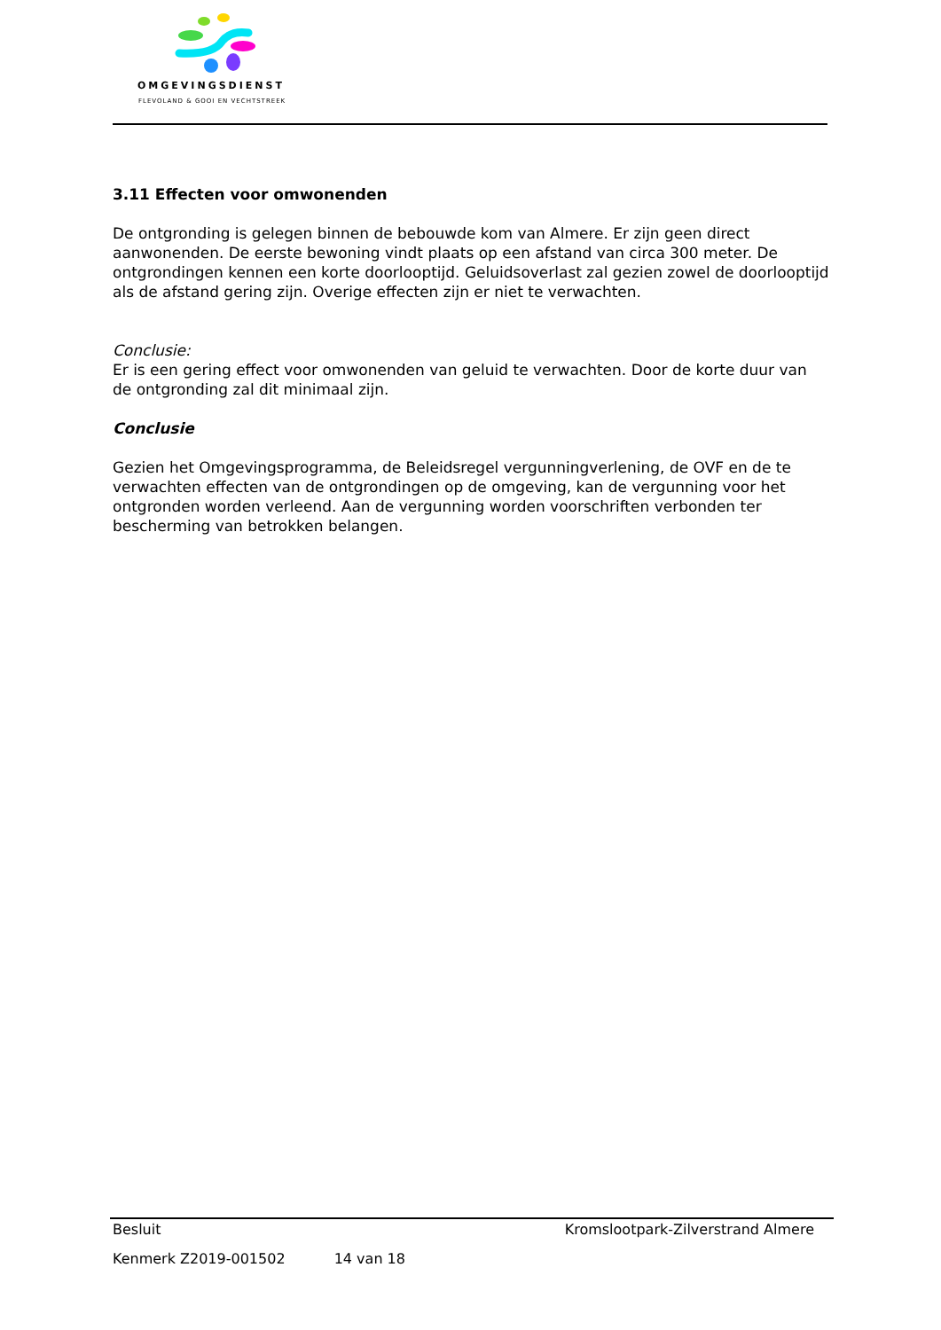OMGEVINGSDIENST
FLEVOLAND & GOOI EN VECHTSTREEK
3.11 Effecten voor omwonenden
De ontgronding is gelegen binnen de bebouwde kom van Almere. Er zijn geen direct aanwonenden. De eerste bewoning vindt plaats op een afstand van circa 300 meter. De ontgrondingen kennen een korte doorlooptijd. Geluidsoverlast zal gezien zowel de doorlooptijd als de afstand gering zijn. Overige effecten zijn er niet te verwachten.
Conclusie:
Er is een gering effect voor omwonenden van geluid te verwachten. Door de korte duur van de ontgronding zal dit minimaal zijn.
Conclusie
Gezien het Omgevingsprogramma, de Beleidsregel vergunningverlening, de OVF en de te verwachten effecten van de ontgrondingen op de omgeving, kan de vergunning voor het ontgronden worden verleend. Aan de vergunning worden voorschriften verbonden ter bescherming van betrokken belangen.
Besluit Kromslootpark-Zilverstrand Almere
Kenmerk Z2019-001502 14 van 18